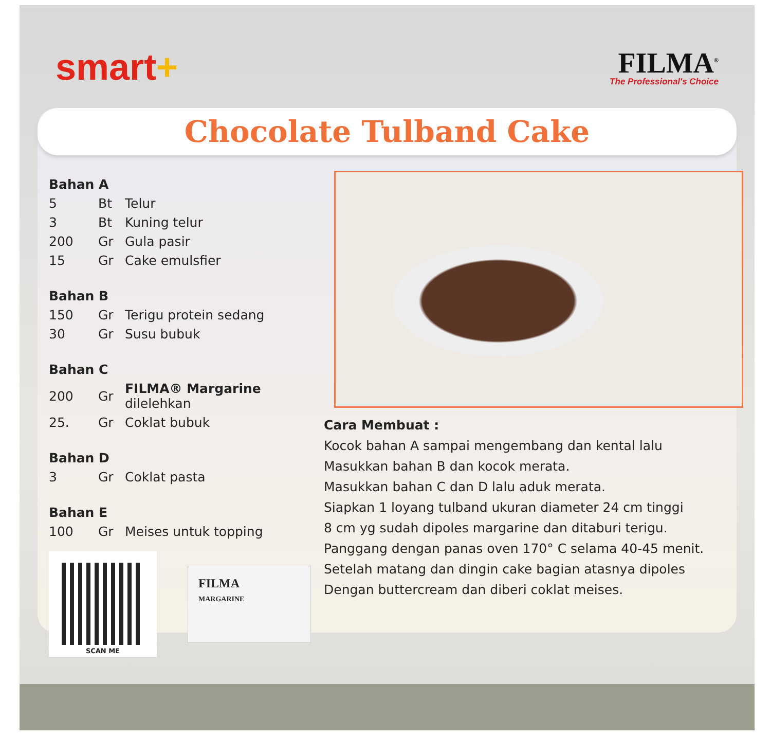smart+
FILMA<sup>®</sup>
The Professional's Choice
Chocolate Tulband Cake
Bahan A
| 5 | Bt | Telur |
| 3 | Bt | Kuning telur |
| 200 | Gr | Gula pasir |
| 15 | Gr | Cake emulsfier |
Bahan B
| 150 | Gr | Terigu protein sedang |
| 30 | Gr | Susu bubuk |
Bahan C
| 200 | Gr | FILMA® Margarine dilelehkan |
| 25. | Gr | Coklat bubuk |
Bahan D
| 3 | Gr | Coklat pasta |
Bahan E
| 100 | Gr | Meises untuk topping |
SCAN ME
FILMA
MARGARINE
Cara Membuat :
Kocok bahan A sampai mengembang dan kental lalu
Masukkan bahan B dan kocok merata.
Masukkan bahan C dan D lalu aduk merata.
Siapkan 1 loyang tulband ukuran diameter 24 cm tinggi
8 cm yg sudah dipoles margarine dan ditaburi terigu.
Panggang dengan panas oven 170° C selama 40-45 menit.
Setelah matang dan dingin cake bagian atasnya dipoles
Dengan buttercream dan diberi coklat meises.